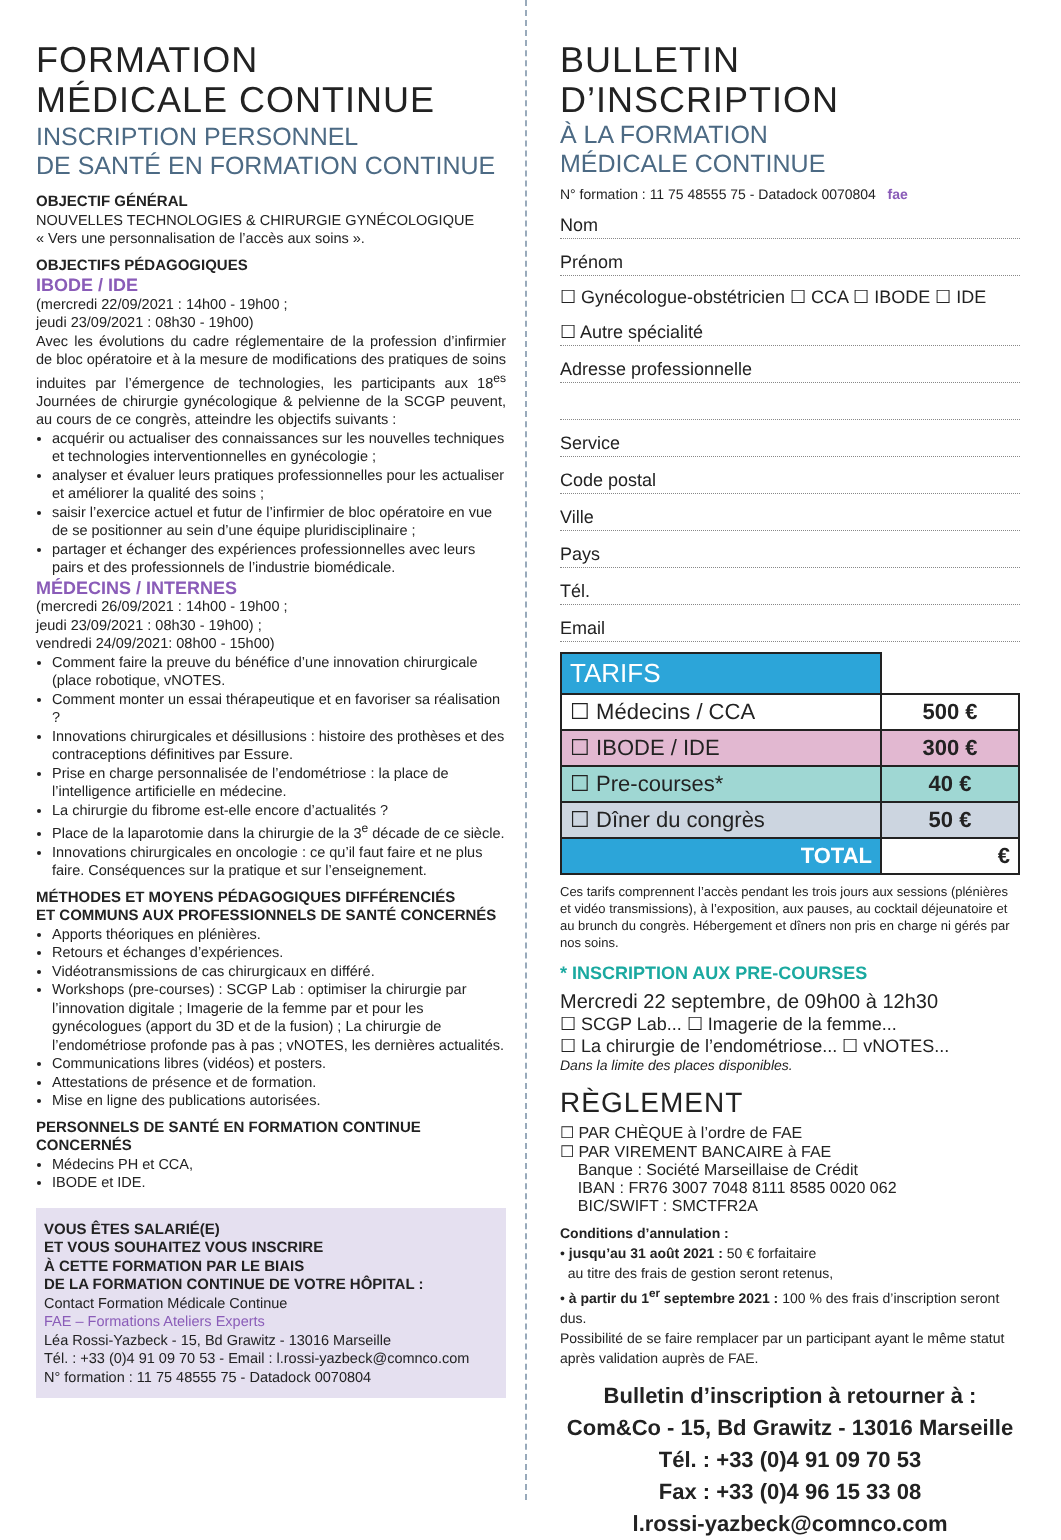FORMATION
MÉDICALE CONTINUE
INSCRIPTION PERSONNEL
DE SANTÉ EN FORMATION CONTINUE
OBJECTIF GÉNÉRAL
NOUVELLES TECHNOLOGIES & CHIRURGIE GYNÉCOLOGIQUE
« Vers une personnalisation de l’accès aux soins ».
OBJECTIFS PÉDAGOGIQUES
IBODE / IDE
(mercredi 22/09/2021 : 14h00 - 19h00 ;
jeudi 23/09/2021 : 08h30 - 19h00)
Avec les évolutions du cadre réglementaire de la profession d’infirmier de bloc opératoire et à la mesure de modifications des pratiques de soins induites par l’émergence de technologies, les participants aux 18<sup>es</sup> Journées de chirurgie gynécologique & pelvienne de la SCGP peuvent, au cours de ce congrès, atteindre les objectifs suivants :
acquérir ou actualiser des connaissances sur les nouvelles techniques et technologies interventionnelles en gynécologie ;
analyser et évaluer leurs pratiques professionnelles pour les actualiser et améliorer la qualité des soins ;
saisir l’exercice actuel et futur de l’infirmier de bloc opératoire en vue de se positionner au sein d’une équipe pluridisciplinaire ;
partager et échanger des expériences professionnelles avec leurs pairs et des professionnels de l’industrie biomédicale.
MÉDECINS / INTERNES
(mercredi 26/09/2021 : 14h00 - 19h00 ;
jeudi 23/09/2021 : 08h30 - 19h00) ;
vendredi 24/09/2021: 08h00 - 15h00)
Comment faire la preuve du bénéfice d’une innovation chirurgicale (place robotique, vNOTES.
Comment monter un essai thérapeutique et en favoriser sa réalisation ?
Innovations chirurgicales et désillusions : histoire des prothèses et des contraceptions définitives par Essure.
Prise en charge personnalisée de l’endométriose : la place de l’intelligence artificielle en médecine.
La chirurgie du fibrome est-elle encore d’actualités ?
Place de la laparotomie dans la chirurgie de la 3<sup>e</sup> décade de ce siècle.
Innovations chirurgicales en oncologie : ce qu’il faut faire et ne plus faire. Conséquences sur la pratique et sur l’enseignement.
MÉTHODES ET MOYENS PÉDAGOGIQUES DIFFÉRENCIÉS
ET COMMUNS AUX PROFESSIONNELS DE SANTÉ CONCERNÉS
Apports théoriques en plénières.
Retours et échanges d’expériences.
Vidéotransmissions de cas chirurgicaux en différé.
Workshops (pre-courses) : SCGP Lab : optimiser la chirurgie par l’innovation digitale ; Imagerie de la femme par et pour les gynécologues (apport du 3D et de la fusion) ; La chirurgie de l’endométriose profonde pas à pas ; vNOTES, les dernières actualités.
Communications libres (vidéos) et posters.
Attestations de présence et de formation.
Mise en ligne des publications autorisées.
PERSONNELS DE SANTÉ EN FORMATION CONTINUE CONCERNÉS
Médecins PH et CCA,
IBODE et IDE.
VOUS ÊTES SALARIÉ(E)
ET VOUS SOUHAITEZ VOUS INSCRIRE
À CETTE FORMATION PAR LE BIAIS
DE LA FORMATION CONTINUE DE VOTRE HÔPITAL :
Contact Formation Médicale Continue
FAE – Formations Ateliers Experts
Léa Rossi-Yazbeck - 15, Bd Grawitz - 13016 Marseille
Tél. : +33 (0)4 91 09 70 53 - Email : l.rossi-yazbeck@comnco.com
N° formation : 11 75 48555 75 - Datadock 0070804
BULLETIN D’INSCRIPTION
À LA FORMATION
MÉDICALE CONTINUE
N° formation : 11 75 48555 75 - Datadock 0070804 fae
Nom
Prénom
☐ Gynécologue-obstétricien ☐ CCA ☐ IBODE ☐ IDE
☐ Autre spécialité
Adresse professionnelle
Service
Code postal
Ville
Pays
Tél.
Email
| TARIFS | |
| ☐ Médecins / CCA | 500 € |
| ☐ IBODE / IDE | 300 € |
| ☐ Pre-courses* | 40 € |
| ☐ Dîner du congrès | 50 € |
| TOTAL | € |
Ces tarifs comprennent l’accès pendant les trois jours aux sessions (plénières et vidéo transmissions), à l’exposition, aux pauses, au cocktail déjeunatoire et au brunch du congrès. Hébergement et dîners non pris en charge ni gérés par nos soins.
* INSCRIPTION AUX PRE-COURSES
Mercredi 22 septembre, de 09h00 à 12h30
☐ SCGP Lab... ☐ Imagerie de la femme...
☐ La chirurgie de l’endométriose... ☐ vNOTES...
Dans la limite des places disponibles.
RÈGLEMENT
☐ PAR CHÈQUE à l’ordre de FAE
☐ PAR VIREMENT BANCAIRE à FAE
Banque : Société Marseillaise de Crédit
IBAN : FR76 3007 7048 8111 8585 0020 062
BIC/SWIFT : SMCTFR2A
Conditions d’annulation :
• jusqu’au 31 août 2021 : 50 € forfaitaire
au titre des frais de gestion seront retenus,
• à partir du 1<sup>er</sup> septembre 2021 : 100 % des frais d’inscription seront dus.
Possibilité de se faire remplacer par un participant ayant le même statut après validation auprès de FAE.
Bulletin d’inscription à retourner à :
Com&Co - 15, Bd Grawitz - 13016 Marseille
Tél. : +33 (0)4 91 09 70 53
Fax : +33 (0)4 96 15 33 08
l.rossi-yazbeck@comnco.com